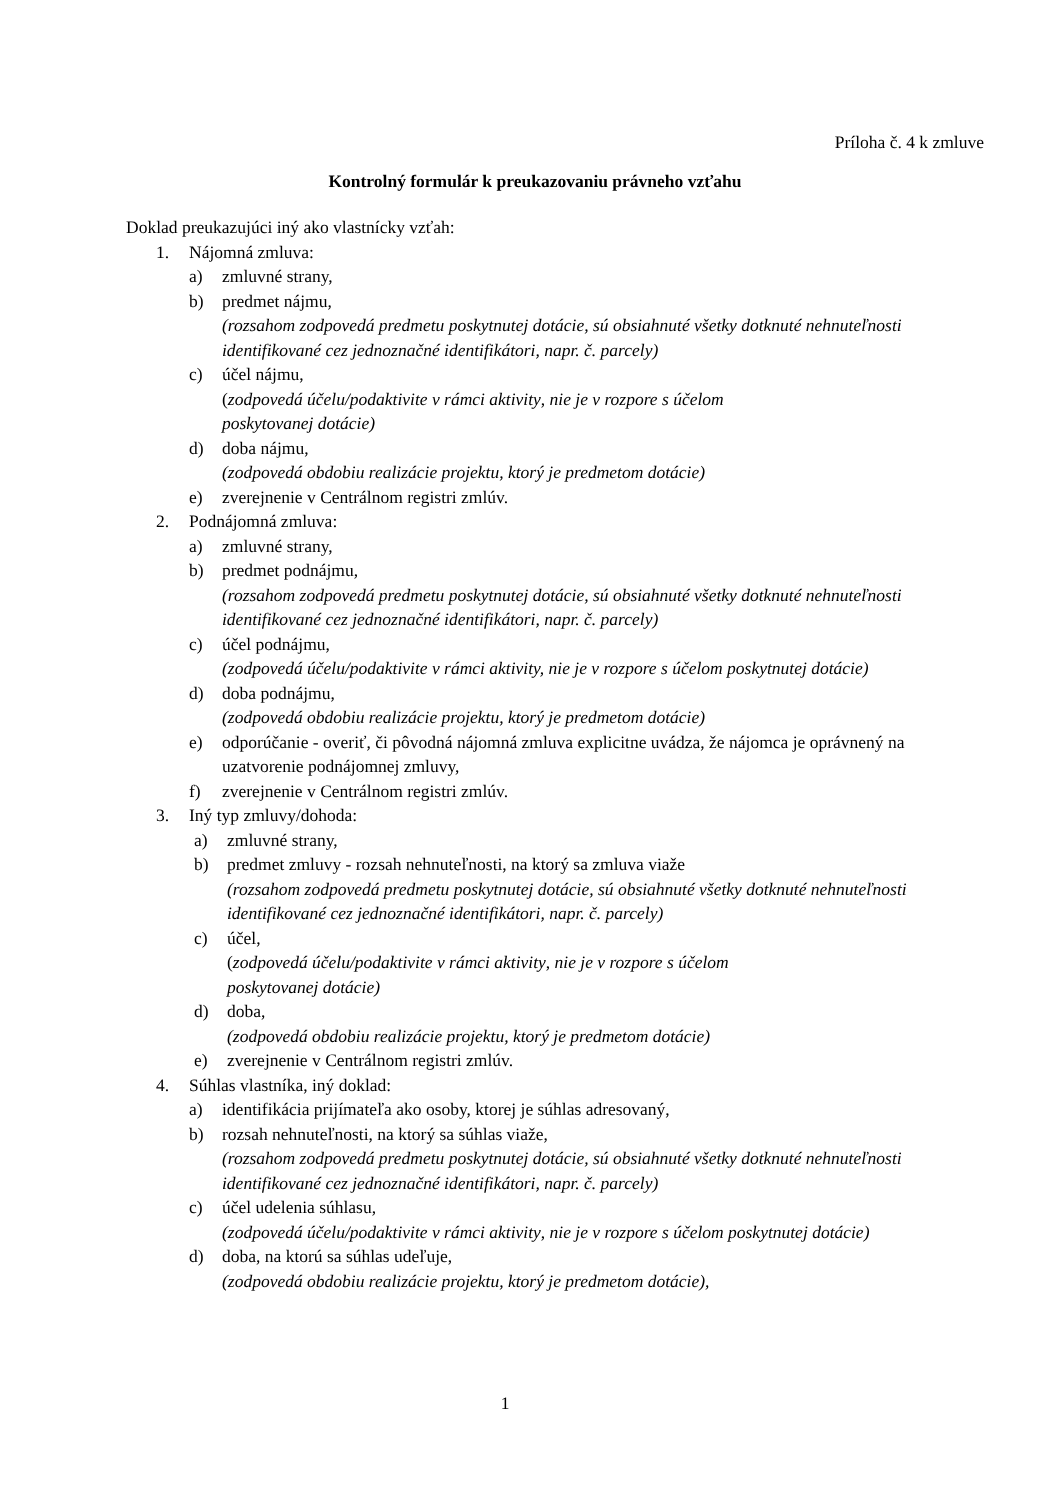Príloha č. 4 k zmluve
Kontrolný formulár k preukazovaniu právneho vzťahu
Doklad preukazujúci iný ako vlastnícky vzťah:
1. Nájomná zmluva:
a) zmluvné strany,
b) predmet nájmu,
(rozsahom zodpovedá predmetu poskytnutej dotácie, sú obsiahnuté všetky dotknuté nehnuteľnosti identifikované cez jednoznačné identifikátori, napr. č. parcely)
c) účel nájmu,
(zodpovedá účelu/podaktivite v rámci aktivity, nie je v rozpore s účelom
poskytovanej dotácie)
d) doba nájmu,
(zodpovedá obdobiu realizácie projektu, ktorý je predmetom dotácie)
e) zverejnenie v Centrálnom registri zmlúv.
2. Podnájomná zmluva:
a) zmluvné strany,
b) predmet podnájmu,
(rozsahom zodpovedá predmetu poskytnutej dotácie, sú obsiahnuté všetky dotknuté nehnuteľnosti identifikované cez jednoznačné identifikátori, napr. č. parcely)
c) účel podnájmu,
(zodpovedá účelu/podaktivite v rámci aktivity, nie je v rozpore s účelom poskytnutej dotácie)
d) doba podnájmu,
(zodpovedá obdobiu realizácie projektu, ktorý je predmetom dotácie)
e) odporúčanie - overiť, či pôvodná nájomná zmluva explicitne uvádza, že nájomca je oprávnený na uzatvorenie podnájomnej zmluvy,
f) zverejnenie v Centrálnom registri zmlúv.
3. Iný typ zmluvy/dohoda:
a) zmluvné strany,
b) predmet zmluvy - rozsah nehnuteľnosti, na ktorý sa zmluva viaže
(rozsahom zodpovedá predmetu poskytnutej dotácie, sú obsiahnuté všetky dotknuté nehnuteľnosti identifikované cez jednoznačné identifikátori, napr. č. parcely)
c) účel,
(zodpovedá účelu/podaktivite v rámci aktivity, nie je v rozpore s účelom
poskytovanej dotácie)
d) doba,
(zodpovedá obdobiu realizácie projektu, ktorý je predmetom dotácie)
e) zverejnenie v Centrálnom registri zmlúv.
4. Súhlas vlastníka, iný doklad:
a) identifikácia prijímateľa ako osoby, ktorej je súhlas adresovaný,
b) rozsah nehnuteľnosti, na ktorý sa súhlas viaže,
(rozsahom zodpovedá predmetu poskytnutej dotácie, sú obsiahnuté všetky dotknuté nehnuteľnosti identifikované cez jednoznačné identifikátori, napr. č. parcely)
c) účel udelenia súhlasu,
(zodpovedá účelu/podaktivite v rámci aktivity, nie je v rozpore s účelom poskytnutej dotácie)
d) doba, na ktorú sa súhlas udeľuje,
(zodpovedá obdobiu realizácie projektu, ktorý je predmetom dotácie),
1